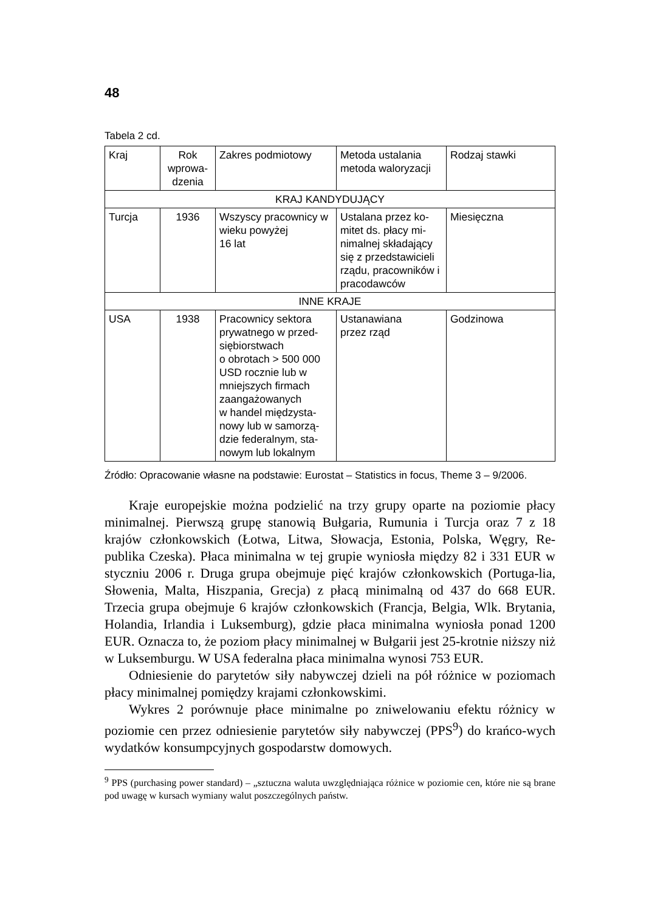48
Tabela 2 cd.
| Kraj | Rok wprowa-dzenia | Zakres podmiotowy | Metoda ustalania metoda waloryzacji | Rodzaj stawki |
| KRAJ KANDYDUJĄCY | | | | |
| Turcja | 1936 | Wszyscy pracownicy w wieku powyżej 16 lat | Ustalana przez ko-mitet ds. płacy mi-nimalnej składający się z przedstawicieli rządu, pracowników i pracodawców | Miesięczna |
| INNE KRAJE | | | | |
| USA | 1938 | Pracownicy sektora prywatnego w przed-siębiorstwach o obrotach > 500 000 USD rocznie lub w mniejszych firmach zaangażowanych w handel międzysta-nowy lub w samorzą-dzie federalnym, sta-nowym lub lokalnym | Ustanawiana przez rząd | Godzinowa |
Źródło: Opracowanie własne na podstawie: Eurostat – Statistics in focus, Theme 3 – 9/2006.
Kraje europejskie można podzielić na trzy grupy oparte na poziomie płacy minimalnej. Pierwszą grupę stanowią Bułgaria, Rumunia i Turcja oraz 7 z 18 krajów członkowskich (Łotwa, Litwa, Słowacja, Estonia, Polska, Węgry, Re-publika Czeska). Płaca minimalna w tej grupie wyniosła między 82 i 331 EUR w styczniu 2006 r. Druga grupa obejmuje pięć krajów członkowskich (Portuga-lia, Słowenia, Malta, Hiszpania, Grecja) z płacą minimalną od 437 do 668 EUR. Trzecia grupa obejmuje 6 krajów członkowskich (Francja, Belgia, Wlk. Brytania, Holandia, Irlandia i Luksemburg), gdzie płaca minimalna wyniosła ponad 1200 EUR. Oznacza to, że poziom płacy minimalnej w Bułgarii jest 25-krotnie niższy niż w Luksemburgu. W USA federalna płaca minimalna wynosi 753 EUR.
Odniesienie do parytetów siły nabywczej dzieli na pół różnice w poziomach płacy minimalnej pomiędzy krajami członkowskimi.
Wykres 2 porównuje płace minimalne po zniwelowaniu efektu różnicy w poziomie cen przez odniesienie parytetów siły nabywczej (PPS<sup>9</sup>) do krańco-wych wydatków konsumpcyjnych gospodarstw domowych.
<sup>9</sup> PPS (purchasing power standard) – „sztuczna waluta uwzględniająca różnice w poziomie cen, które nie są brane pod uwagę w kursach wymiany walut poszczególnych państw.